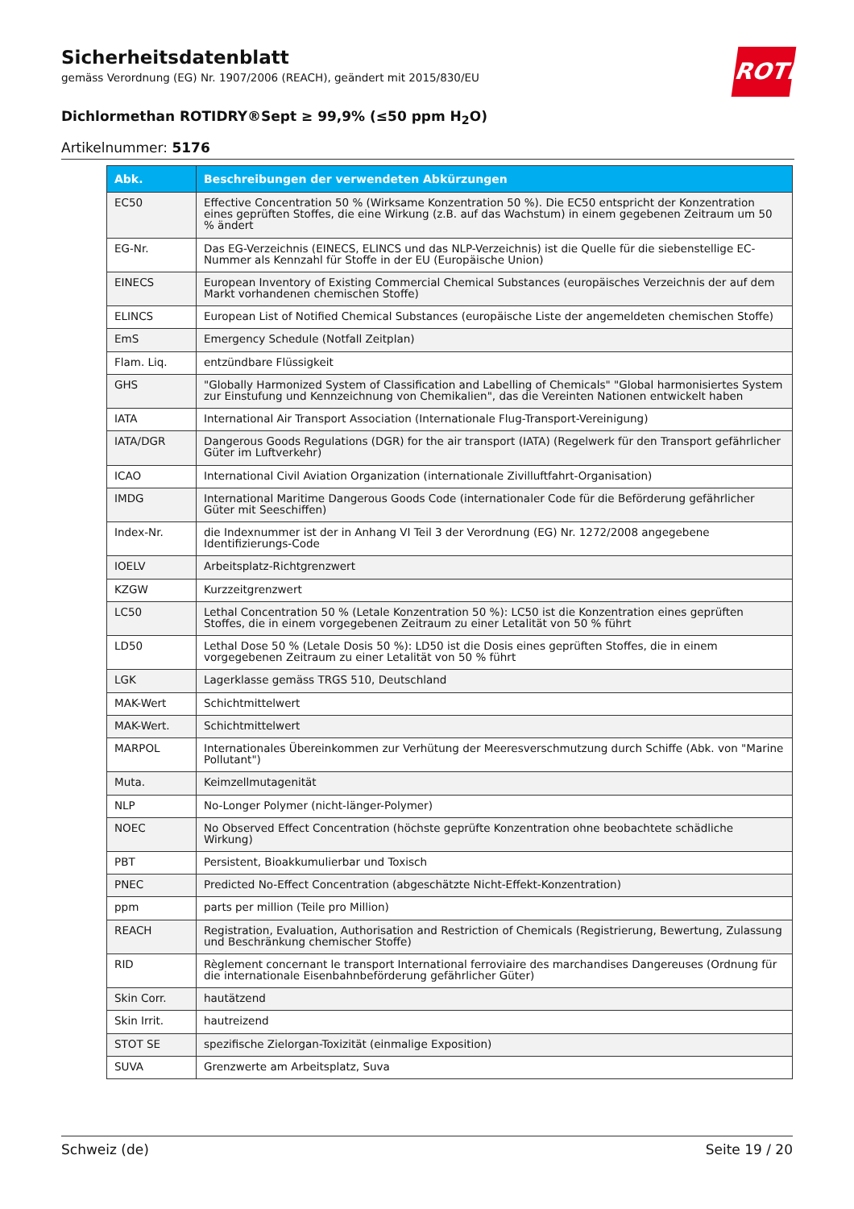Sicherheitsdatenblatt
gemäss Verordnung (EG) Nr. 1907/2006 (REACH), geändert mit 2015/830/EU
Dichlormethan ROTIDRY®Sept ≥ 99,9% (≤50 ppm H<sub>2</sub>O)
Artikelnummer: 5176
ROTH
| Abk. | Beschreibungen der verwendeten Abkürzungen |
| --- | --- |
| EC50 | Effective Concentration 50 % (Wirksame Konzentration 50 %). Die EC50 entspricht der Konzentration eines geprüften Stoffes, die eine Wirkung (z.B. auf das Wachstum) in einem gegebenen Zeitraum um 50 % ändert |
| EG-Nr. | Das EG-Verzeichnis (EINECS, ELINCS und das NLP-Verzeichnis) ist die Quelle für die siebenstellige EC-Nummer als Kennzahl für Stoffe in der EU (Europäische Union) |
| EINECS | European Inventory of Existing Commercial Chemical Substances (europäisches Verzeichnis der auf dem Markt vorhandenen chemischen Stoffe) |
| ELINCS | European List of Notified Chemical Substances (europäische Liste der angemeldeten chemischen Stoffe) |
| EmS | Emergency Schedule (Notfall Zeitplan) |
| Flam. Liq. | entzündbare Flüssigkeit |
| GHS | "Globally Harmonized System of Classification and Labelling of Chemicals" "Global harmonisiertes System zur Einstufung und Kennzeichnung von Chemikalien", das die Vereinten Nationen entwickelt haben |
| IATA | International Air Transport Association (Internationale Flug-Transport-Vereinigung) |
| IATA/DGR | Dangerous Goods Regulations (DGR) for the air transport (IATA) (Regelwerk für den Transport gefährlicher Güter im Luftverkehr) |
| ICAO | International Civil Aviation Organization (internationale Zivilluftfahrt-Organisation) |
| IMDG | International Maritime Dangerous Goods Code (internationaler Code für die Beförderung gefährlicher Güter mit Seeschiffen) |
| Index-Nr. | die Indexnummer ist der in Anhang VI Teil 3 der Verordnung (EG) Nr. 1272/2008 angegebene Identifizierungs-Code |
| IOELV | Arbeitsplatz-Richtgrenzwert |
| KZGW | Kurzzeitgrenzwert |
| LC50 | Lethal Concentration 50 % (Letale Konzentration 50 %): LC50 ist die Konzentration eines geprüften Stoffes, die in einem vorgegebenen Zeitraum zu einer Letalität von 50 % führt |
| LD50 | Lethal Dose 50 % (Letale Dosis 50 %): LD50 ist die Dosis eines geprüften Stoffes, die in einem vorgegebenen Zeitraum zu einer Letalität von 50 % führt |
| LGK | Lagerklasse gemäss TRGS 510, Deutschland |
| MAK-Wert | Schichtmittelwert |
| MAK-Wert. | Schichtmittelwert |
| MARPOL | Internationales Übereinkommen zur Verhütung der Meeresverschmutzung durch Schiffe (Abk. von "Marine Pollutant") |
| Muta. | Keimzellmutagenität |
| NLP | No-Longer Polymer (nicht-länger-Polymer) |
| NOEC | No Observed Effect Concentration (höchste geprüfte Konzentration ohne beobachtete schädliche Wirkung) |
| PBT | Persistent, Bioakkumulierbar und Toxisch |
| PNEC | Predicted No-Effect Concentration (abgeschätzte Nicht-Effekt-Konzentration) |
| ppm | parts per million (Teile pro Million) |
| REACH | Registration, Evaluation, Authorisation and Restriction of Chemicals (Registrierung, Bewertung, Zulassung und Beschränkung chemischer Stoffe) |
| RID | Règlement concernant le transport International ferroviaire des marchandises Dangereuses (Ordnung für die internationale Eisenbahnbeförderung gefährlicher Güter) |
| Skin Corr. | hautätzend |
| Skin Irrit. | hautreizend |
| STOT SE | spezifische Zielorgan-Toxizität (einmalige Exposition) |
| SUVA | Grenzwerte am Arbeitsplatz, Suva |
Schweiz (de) Seite 19 / 20